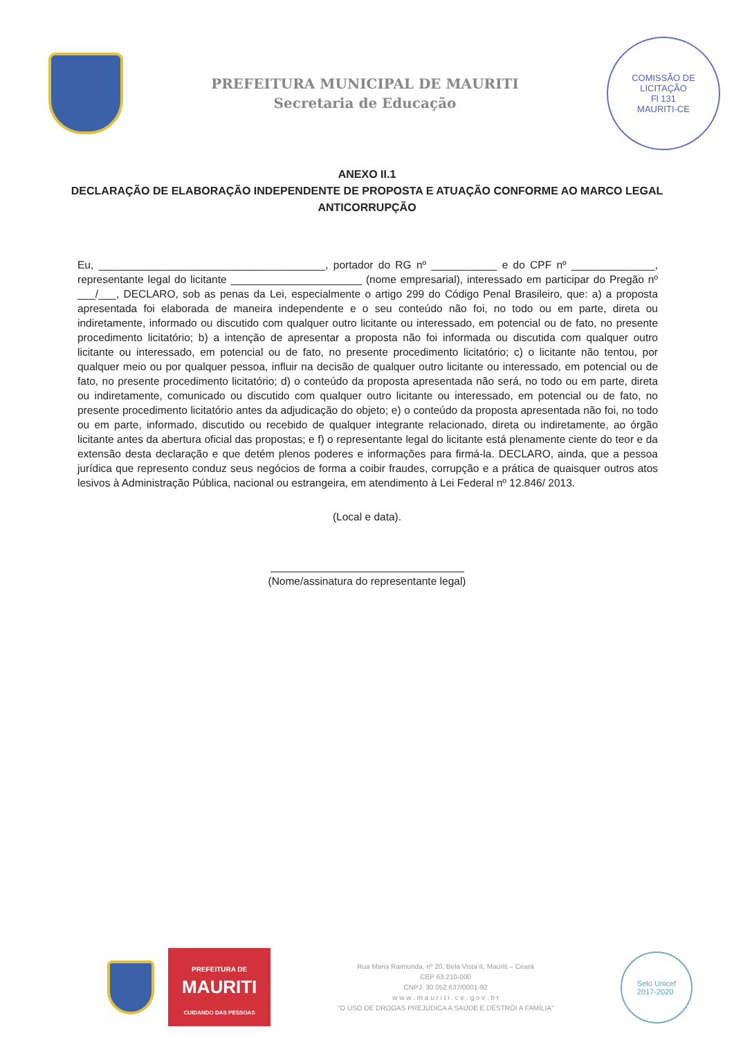PREFEITURA MUNICIPAL DE MAURITI
Secretaria de Educação
COMISSÃO DE LICITAÇÃO
Fl 131
MAURITI-CE
ANEXO II.1
DECLARAÇÃO DE ELABORAÇÃO INDEPENDENTE DE PROPOSTA E ATUAÇÃO CONFORME AO MARCO LEGAL ANTICORRUPÇÃO
Eu, ______________________________________, portador do RG nº ___________ e do CPF nº ______________, representante legal do licitante ______________________ (nome empresarial), interessado em participar do Pregão nº ___/___, DECLARO, sob as penas da Lei, especialmente o artigo 299 do Código Penal Brasileiro, que: a) a proposta apresentada foi elaborada de maneira independente e o seu conteúdo não foi, no todo ou em parte, direta ou indiretamente, informado ou discutido com qualquer outro licitante ou interessado, em potencial ou de fato, no presente procedimento licitatório; b) a intenção de apresentar a proposta não foi informada ou discutida com qualquer outro licitante ou interessado, em potencial ou de fato, no presente procedimento licitatório; c) o licitante não tentou, por qualquer meio ou por qualquer pessoa, influir na decisão de qualquer outro licitante ou interessado, em potencial ou de fato, no presente procedimento licitatório; d) o conteúdo da proposta apresentada não será, no todo ou em parte, direta ou indiretamente, comunicado ou discutido com qualquer outro licitante ou interessado, em potencial ou de fato, no presente procedimento licitatório antes da adjudicação do objeto; e) o conteúdo da proposta apresentada não foi, no todo ou em parte, informado, discutido ou recebido de qualquer integrante relacionado, direta ou indiretamente, ao órgão licitante antes da abertura oficial das propostas; e f) o representante legal do licitante está plenamente ciente do teor e da extensão desta declaração e que detém plenos poderes e informações para firmá-la. DECLARO, ainda, que a pessoa jurídica que represento conduz seus negócios de forma a coibir fraudes, corrupção e a prática de quaisquer outros atos lesivos à Administração Pública, nacional ou estrangeira, em atendimento à Lei Federal nº 12.846/ 2013.
(Local e data).
(Nome/assinatura do representante legal)
PREFEITURA DE
MAURITI
CUIDANDO DAS PESSOAS
Rua Maria Raimunda, nº 20, Bela Vista II, Mauriti – Ceará
CEP 63.210-000
CNPJ: 30.052.637/0001-92
w w w . m a u r i t i . c e . g o v . b r
"O USO DE DROGAS PREJUDICA A SAÚDE E DESTRÓI A FAMÍLIA"
Selo Unicef
2017-2020